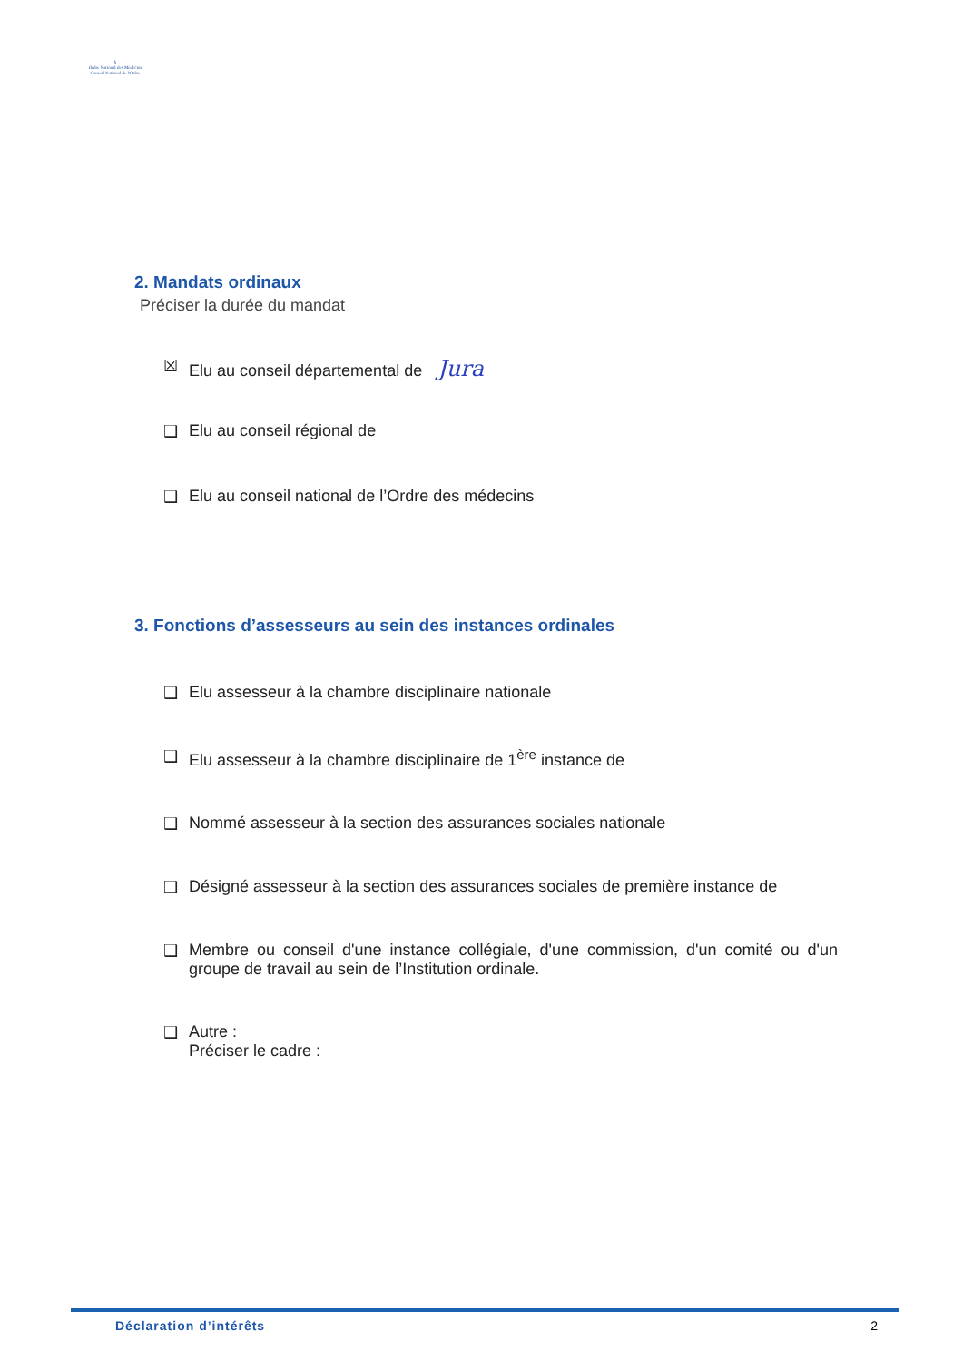§
Ordre National des Médecins
Conseil National de l'Ordre
2. Mandats ordinaux
Préciser la durée du mandat
☒ Elu au conseil départemental de Jura
❑ Elu au conseil régional de
❑ Elu au conseil national de l’Ordre des médecins
3. Fonctions d’assesseurs au sein des instances ordinales
❑ Elu assesseur à la chambre disciplinaire nationale
❑ Elu assesseur à la chambre disciplinaire de 1<sup>ère</sup> instance de
❑ Nommé assesseur à la section des assurances sociales nationale
❑ Désigné assesseur à la section des assurances sociales de première instance de
❑ Membre ou conseil d'une instance collégiale, d'une commission, d'un comité ou d'un groupe de travail au sein de l’Institution ordinale.
❑ Autre :
Préciser le cadre :
Déclaration d’intérêts 2